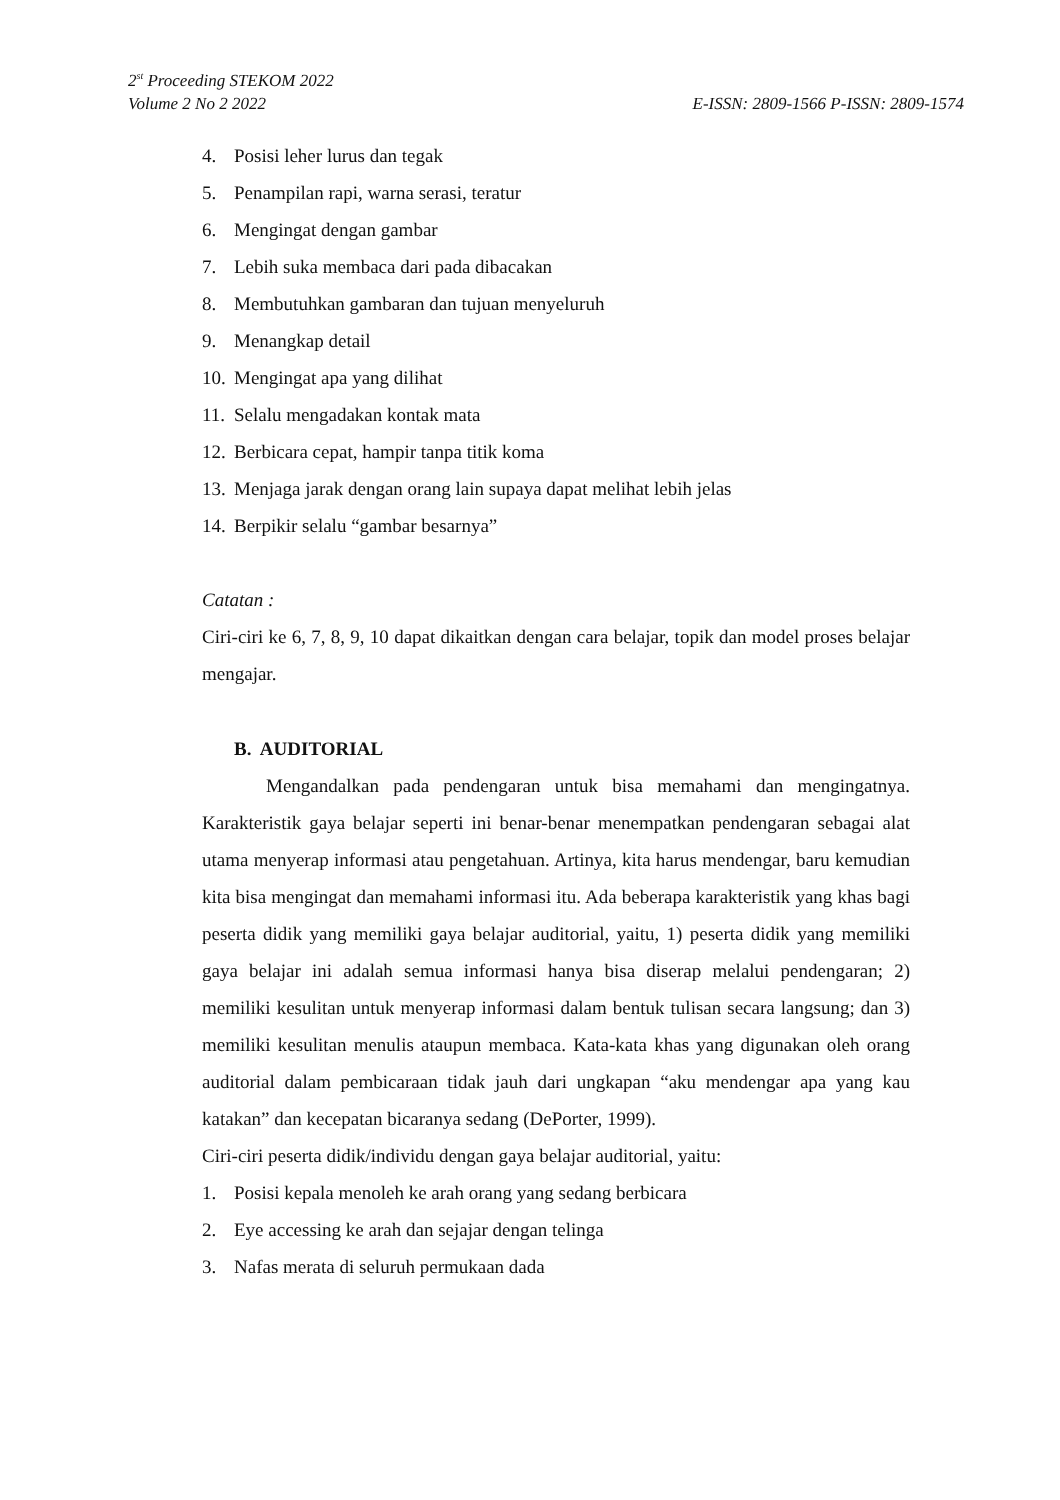2<sup>st</sup> Proceeding STEKOM 2022
Volume 2 No 2 2022 E-ISSN: 2809-1566 P-ISSN: 2809-1574
4. Posisi leher lurus dan tegak
5. Penampilan rapi, warna serasi, teratur
6. Mengingat dengan gambar
7. Lebih suka membaca dari pada dibacakan
8. Membutuhkan gambaran dan tujuan menyeluruh
9. Menangkap detail
10. Mengingat apa yang dilihat
11. Selalu mengadakan kontak mata
12. Berbicara cepat, hampir tanpa titik koma
13. Menjaga jarak dengan orang lain supaya dapat melihat lebih jelas
14. Berpikir selalu “gambar besarnya”
Catatan :
Ciri-ciri ke 6, 7, 8, 9, 10 dapat dikaitkan dengan cara belajar, topik dan model proses belajar mengajar.
B. AUDITORIAL
Mengandalkan pada pendengaran untuk bisa memahami dan mengingatnya. Karakteristik gaya belajar seperti ini benar-benar menempatkan pendengaran sebagai alat utama menyerap informasi atau pengetahuan. Artinya, kita harus mendengar, baru kemudian kita bisa mengingat dan memahami informasi itu. Ada beberapa karakteristik yang khas bagi peserta didik yang memiliki gaya belajar auditorial, yaitu, 1) peserta didik yang memiliki gaya belajar ini adalah semua informasi hanya bisa diserap melalui pendengaran; 2) memiliki kesulitan untuk menyerap informasi dalam bentuk tulisan secara langsung; dan 3) memiliki kesulitan menulis ataupun membaca. Kata-kata khas yang digunakan oleh orang auditorial dalam pembicaraan tidak jauh dari ungkapan “aku mendengar apa yang kau katakan” dan kecepatan bicaranya sedang (DePorter, 1999).
Ciri-ciri peserta didik/individu dengan gaya belajar auditorial, yaitu:
1. Posisi kepala menoleh ke arah orang yang sedang berbicara
2. Eye accessing ke arah dan sejajar dengan telinga
3. Nafas merata di seluruh permukaan dada